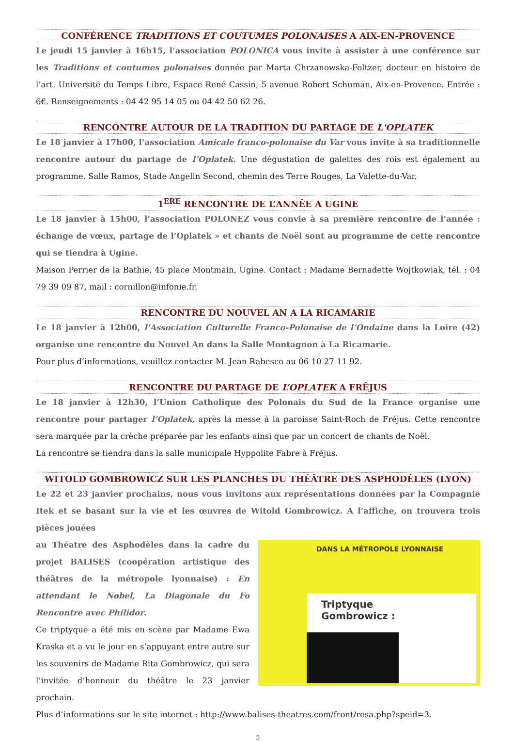CONFÉRENCE TRADITIONS ET COUTUMES POLONAISES A AIX-EN-PROVENCE
Le jeudi 15 janvier à 16h15, l’association POLONICA vous invite à assister à une conférence sur les Traditions et coutumes polonaises donnée par Marta Chrzanowska-Foltzer, docteur en histoire de l’art. Université du Temps Libre, Espace René Cassin, 5 avenue Robert Schuman, Aix-en-Provence. Entrée : 6€. Renseignements : 04 42 95 14 05 ou 04 42 50 62 26.
RENCONTRE AUTOUR DE LA TRADITION DU PARTAGE DE L'OPLATEK
Le 18 janvier à 17h00, l’association Amicale franco-polonaise du Var vous invite à sa traditionnelle rencontre autour du partage de l’Oplatek. Une dégustation de galettes des rois est également au programme. Salle Ramos, Stade Angelin Second, chemin des Terre Rouges, La Valette-du-Var.
1<sup>ERE</sup> RENCONTRE DE L’ANNÊE A UGINE
Le 18 janvier à 15h00, l’association POLONEZ vous convie à sa première rencontre de l’année : échange de vœux, partage de l’Oplatek » et chants de Noël sont au programme de cette rencontre qui se tiendra à Ugine.
Maison Perrier de la Bathie, 45 place Montmain, Ugine. Contact : Madame Bernadette Wojtkowiak, tél. : 04 79 39 09 87, mail : cornillon@infonie.fr.
RENCONTRE DU NOUVEL AN A LA RICAMARIE
Le 18 janvier à 12h00, l’Association Culturelle Franco-Polonaise de l’Ondaine dans la Loire (42) organise une rencontre du Nouvel An dans la Salle Montagnon à La Ricamarie.
Pour plus d’informations, veuillez contacter M. Jean Rabesco au 06 10 27 11 92.
RENCONTRE DU PARTAGE DE L’OPLATEK A FRÊJUS
Le 18 janvier à 12h30, l’Union Catholique des Polonais du Sud de la France organise une rencontre pour partager l’Oplatek, après la messe à la paroisse Saint-Roch de Fréjus. Cette rencontre sera marquée par la crèche préparée par les enfants ainsi que par un concert de chants de Noël.
La rencontre se tiendra dans la salle municipale Hyppolite Fabre à Fréjus.
WITOLD GOMBROWICZ SUR LES PLANCHES DU THÉÂTRE DES ASPHODÈLES (LYON)
Le 22 et 23 janvier prochains, nous vous invitons aux représentations données par la Compagnie Itek et se basant sur la vie et les œuvres de Witold Gombrowicz. A l’affiche, on trouvera trois pièces jouées
au Théatre des Asphodèles dans la cadre du projet BALISES (coopération artistique des théâtres de la métropole lyonnaise) : En attendant le Nobel, La Diagonale du Fo Rencontre avec Philidor.
Ce triptyque a été mis en scène par Madame Ewa Kraska et a vu le jour en s’appuyant entre autre sur les souvenirs de Madame Rita Gombrowicz, qui sera l’invitée d’honneur du théâtre le 23 janvier prochain.
DANS LA MÉTROPOLE LYONNAISE
Triptyque
Gombrowicz :
Plus d’informations sur le site internet : http://www.balises-theatres.com/front/resa.php?speid=3.
5